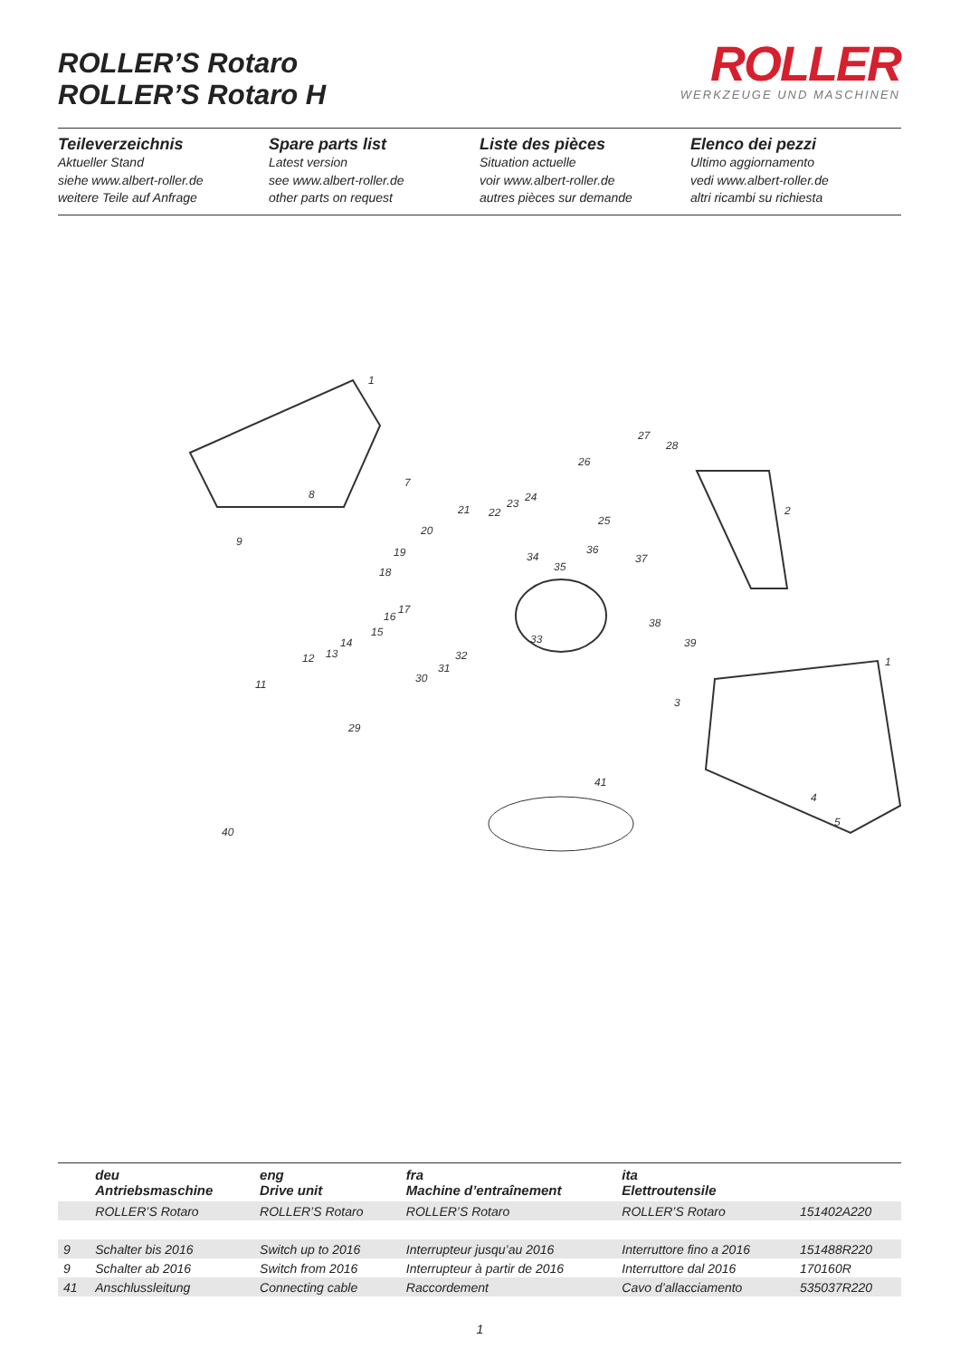ROLLER’S Rotaro
ROLLER’S Rotaro H
ROLLER
WERKZEUGE UND MASCHINEN
Teileverzeichnis
Aktueller Stand
siehe www.albert-roller.de
weitere Teile auf Anfrage
Spare parts list
Latest version
see www.albert-roller.de
other parts on request
Liste des pièces
Situation actuelle
voir www.albert-roller.de
autres pièces sur demande
Elenco dei pezzi
Ultimo aggiornamento
vedi www.albert-roller.de
altri ricambi su richiesta
1
2
3
4
5
7
8
9
11
12
13
14
15
16
17
18
19
20
21
22
23
24
25
26
27
28
29
30
31
32
33
34
35
36
37
38
39
40
41
1
| | deu Antriebsmaschine | eng Drive unit | fra Machine d’entraînement | ita Elettroutensile | |
| --- | --- | --- | --- | --- | --- |
| | ROLLER’S Rotaro | ROLLER’S Rotaro | ROLLER’S Rotaro | ROLLER’S Rotaro | 151402A220 |
| 9 | Schalter bis 2016 | Switch up to 2016 | Interrupteur jusqu’au 2016 | Interruttore fino a 2016 | 151488R220 |
| 9 | Schalter ab 2016 | Switch from 2016 | Interrupteur à partir de 2016 | Interruttore dal 2016 | 170160R |
| 41 | Anschlussleitung | Connecting cable | Raccordement | Cavo d’allacciamento | 535037R220 |
1